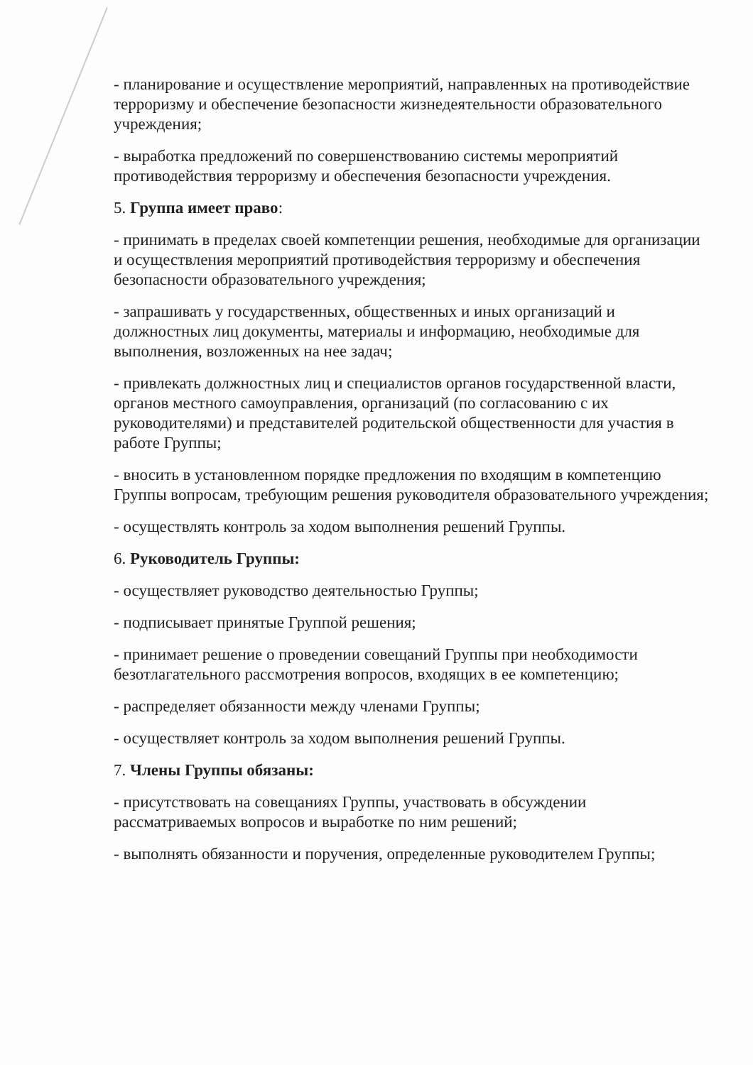- планирование и осуществление мероприятий, направленных на противодействие терроризму и обеспечение безопасности жизнедеятельности образовательного учреждения;
- выработка предложений по совершенствованию системы мероприятий противодействия терроризму и обеспечения безопасности учреждения.
5. Группа имеет право:
- принимать в пределах своей компетенции решения, необходимые для организации и осуществления мероприятий противодействия терроризму и обеспечения безопасности образовательного учреждения;
- запрашивать у государственных, общественных и иных организаций и должностных лиц документы, материалы и информацию, необходимые для выполнения, возложенных на нее задач;
- привлекать должностных лиц и специалистов органов государственной власти, органов местного самоуправления, организаций (по согласованию с их руководителями) и представителей родительской общественности для участия в работе Группы;
- вносить в установленном порядке предложения по входящим в компетенцию Группы вопросам, требующим решения руководителя образовательного учреждения;
- осуществлять контроль за ходом выполнения решений Группы.
6. Руководитель Группы:
- осуществляет руководство деятельностью Группы;
- подписывает принятые Группой решения;
- принимает решение о проведении совещаний Группы при необходимости безотлагательного рассмотрения вопросов, входящих в ее компетенцию;
- распределяет обязанности между членами Группы;
- осуществляет контроль за ходом выполнения решений Группы.
7. Члены Группы обязаны:
- присутствовать на совещаниях Группы, участвовать в обсуждении рассматриваемых вопросов и выработке по ним решений;
- выполнять обязанности и поручения, определенные руководителем Группы;